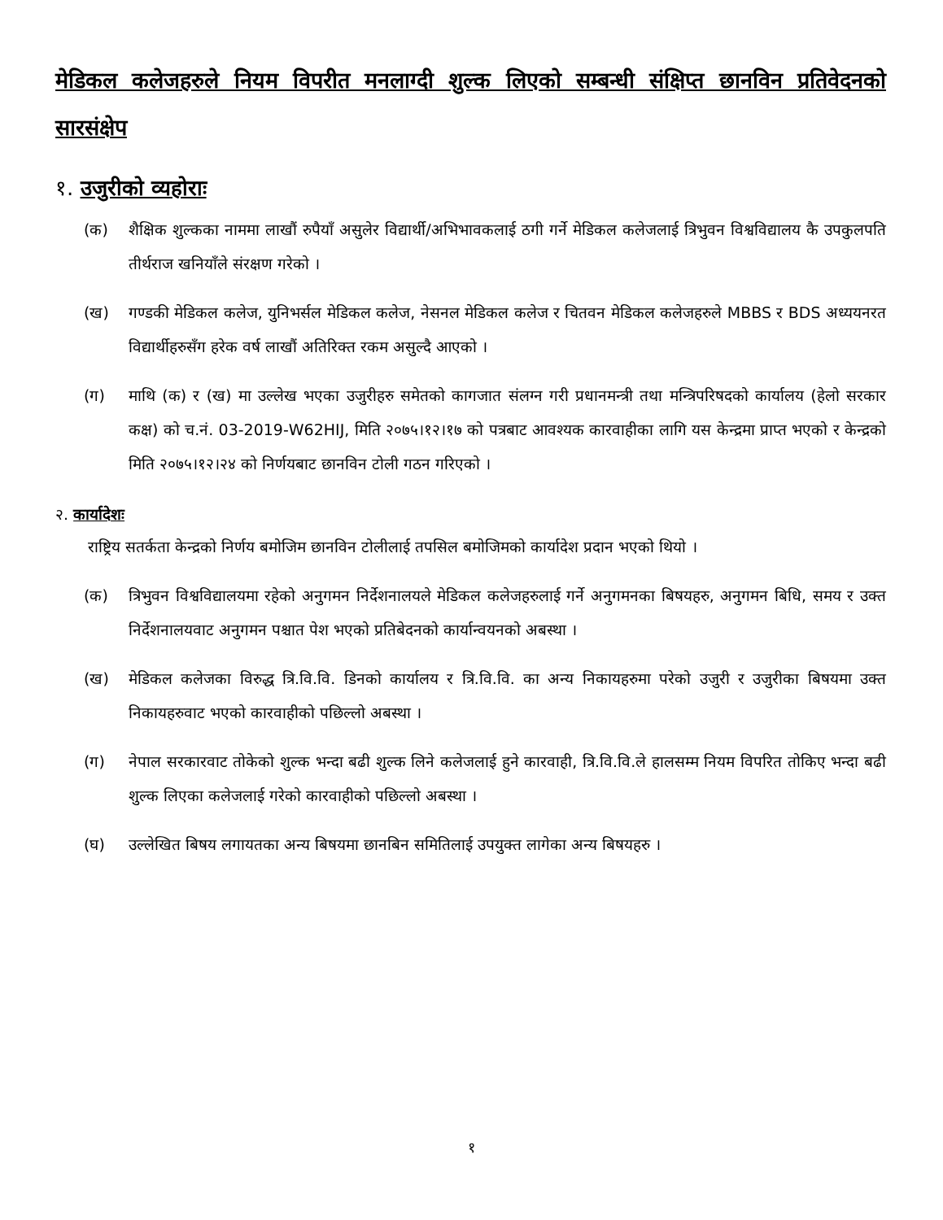मेडिकल कलेजहरुले नियम विपरीत मनलाग्दी शुल्क लिएको सम्बन्धी संक्षिप्त छानविन प्रतिवेदनको सारसंक्षेप
१. उजुरीको व्यहोराः
(क) शैक्षिक शुल्कका नाममा लाखौं रुपैयाँ असुलेर विद्यार्थी/अभिभावकलाई ठगी गर्ने मेडिकल कलेजलाई त्रिभुवन विश्वविद्यालय कै उपकुलपति तीर्थराज खनियाँले संरक्षण गरेको ।
(ख) गण्डकी मेडिकल कलेज, युनिभर्सल मेडिकल कलेज, नेसनल मेडिकल कलेज र चितवन मेडिकल कलेजहरुले MBBS र BDS अध्ययनरत विद्यार्थीहरुसँग हरेक वर्ष लाखौं अतिरिक्त रकम असुल्दै आएको ।
(ग) माथि (क) र (ख) मा उल्लेख भएका उजुरीहरु समेतको कागजात संलग्न गरी प्रधानमन्त्री तथा मन्त्रिपरिषदको कार्यालय (हेलो सरकार कक्ष) को च.नं. 03-2019-W62HIJ, मिति २०७५।१२।१७ को पत्रबाट आवश्यक कारवाहीका लागि यस केन्द्रमा प्राप्त भएको र केन्द्रको मिति २०७५।१२।२४ को निर्णयबाट छानविन टोली गठन गरिएको ।
२. कार्यादेशः
राष्ट्रिय सतर्कता केन्द्रको निर्णय बमोजिम छानविन टोलीलाई तपसिल बमोजिमको कार्यादेश प्रदान भएको थियो ।
(क) त्रिभुवन विश्वविद्यालयमा रहेको अनुगमन निर्देशनालयले मेडिकल कलेजहरुलाई गर्ने अनुगमनका बिषयहरु, अनुगमन बिधि, समय र उक्त निर्देशनालयवाट अनुगमन पश्चात पेश भएको प्रतिबेदनको कार्यान्वयनको अबस्था ।
(ख) मेडिकल कलेजका विरुद्ध त्रि.वि.वि. डिनको कार्यालय र त्रि.वि.वि. का अन्य निकायहरुमा परेको उजुरी र उजुरीका बिषयमा उक्त निकायहरुवाट भएको कारवाहीको पछिल्लो अबस्था ।
(ग) नेपाल सरकारवाट तोकेको शुल्क भन्दा बढी शुल्क लिने कलेजलाई हुने कारवाही, त्रि.वि.वि.ले हालसम्म नियम विपरित तोकिए भन्दा बढी शुल्क लिएका कलेजलाई गरेको कारवाहीको पछिल्लो अबस्था ।
(घ) उल्लेखित बिषय लगायतका अन्य बिषयमा छानबिन समितिलाई उपयुक्त लागेका अन्य बिषयहरु ।
१